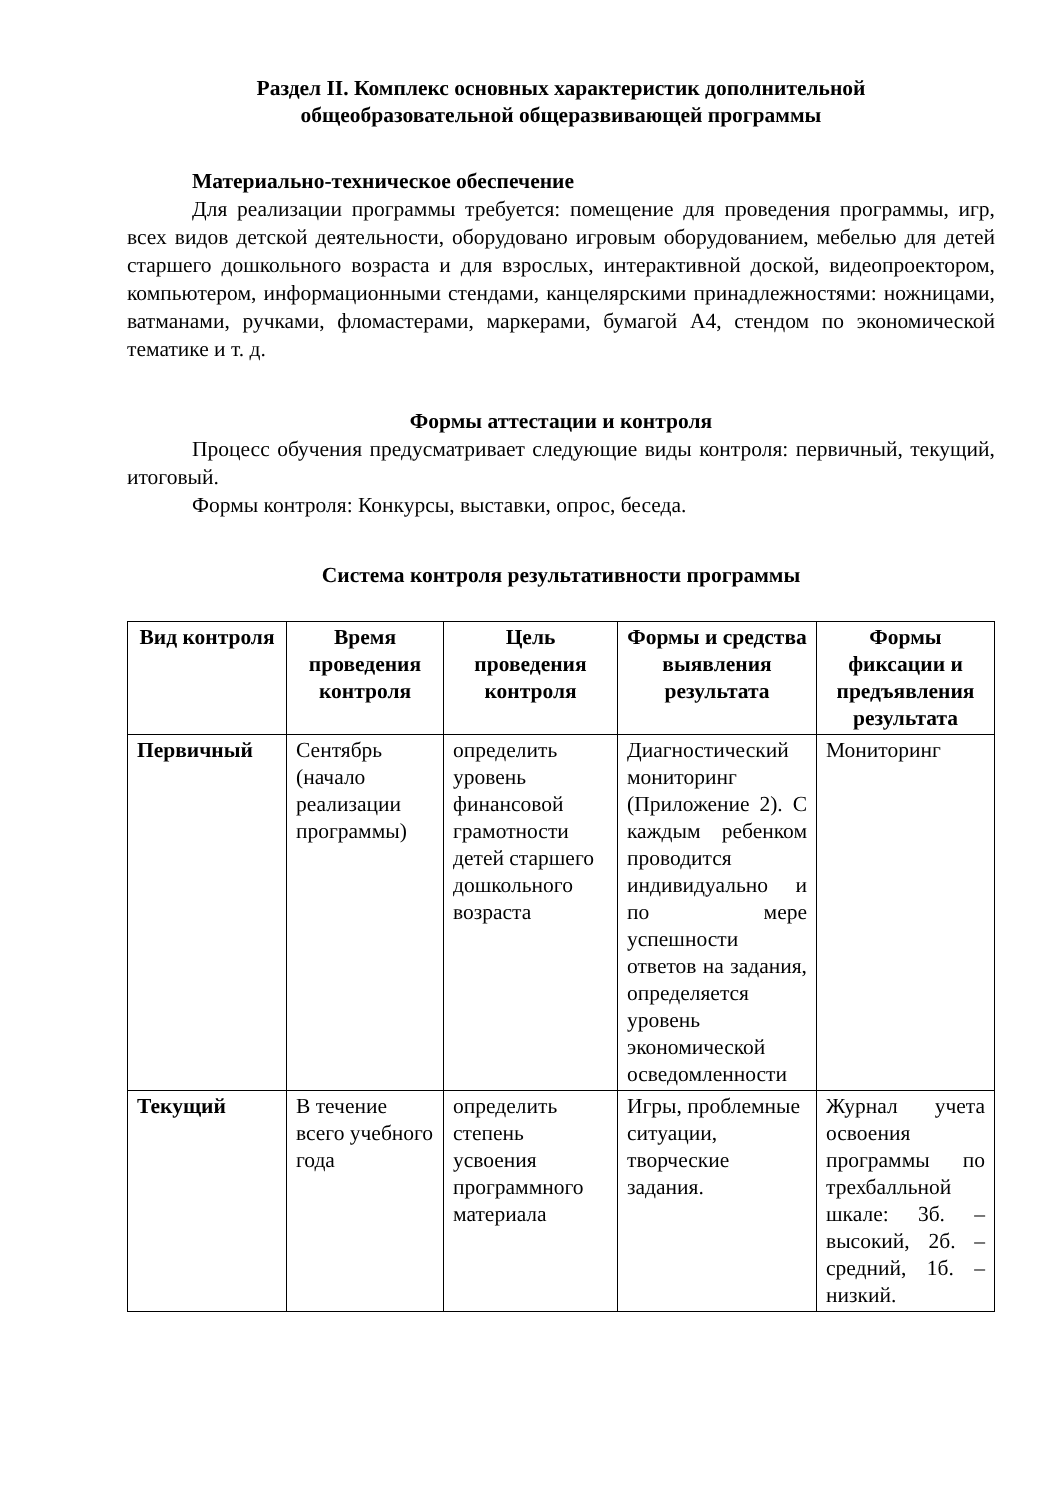Раздел II. Комплекс основных характеристик дополнительной
общеобразовательной общеразвивающей программы
Материально-техническое обеспечение
Для реализации программы требуется: помещение для проведения программы, игр, всех видов детской деятельности, оборудовано игровым оборудованием, мебелью для детей старшего дошкольного возраста и для взрослых, интерактивной доской, видеопроектором, компьютером, информационными стендами, канцелярскими принадлежностями: ножницами, ватманами, ручками, фломастерами, маркерами, бумагой А4, стендом по экономической тематике и т. д.
Формы аттестации и контроля
Процесс обучения предусматривает следующие виды контроля: первичный, текущий, итоговый.
Формы контроля: Конкурсы, выставки, опрос, беседа.
Система контроля результативности программы
| Вид контроля | Время проведения контроля | Цель проведения контроля | Формы и средства выявления результата | Формы фиксации и предъявления результата |
| --- | --- | --- | --- | --- |
| Первичный | Сентябрь (начало реализации программы) | определить уровень финансовой грамотности детей старшего дошкольного возраста | Диагностический мониторинг (Приложение 2). С каждым ребенком проводится индивидуально и по мере успешности ответов на задания, определяется уровень экономической осведомленности | Мониторинг |
| Текущий | В течение всего учебного года | определить степень усвоения программного материала | Игры, проблемные ситуации, творческие задания. | Журнал учета освоения программы по трехбалльной шкале: 3б. – высокий, 2б. – средний, 1б. – низкий. |